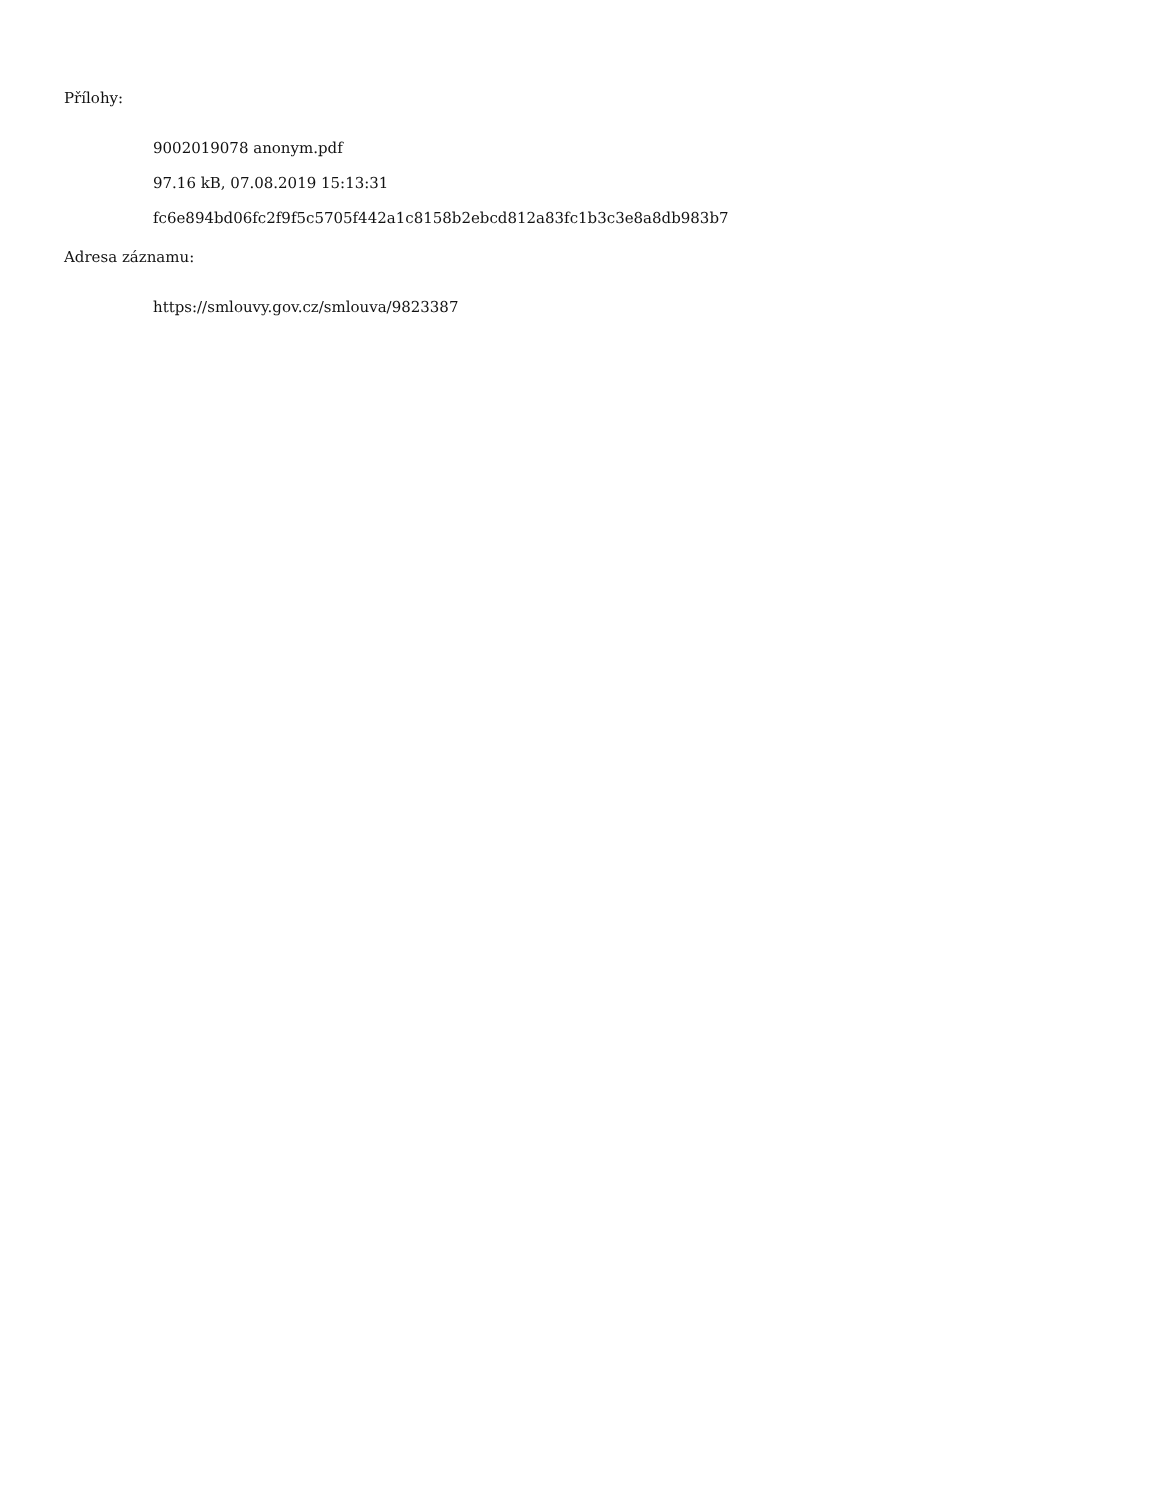Přílohy:
9002019078 anonym.pdf
97.16 kB, 07.08.2019 15:13:31
fc6e894bd06fc2f9f5c5705f442a1c8158b2ebcd812a83fc1b3c3e8a8db983b7
Adresa záznamu:
https://smlouvy.gov.cz/smlouva/9823387